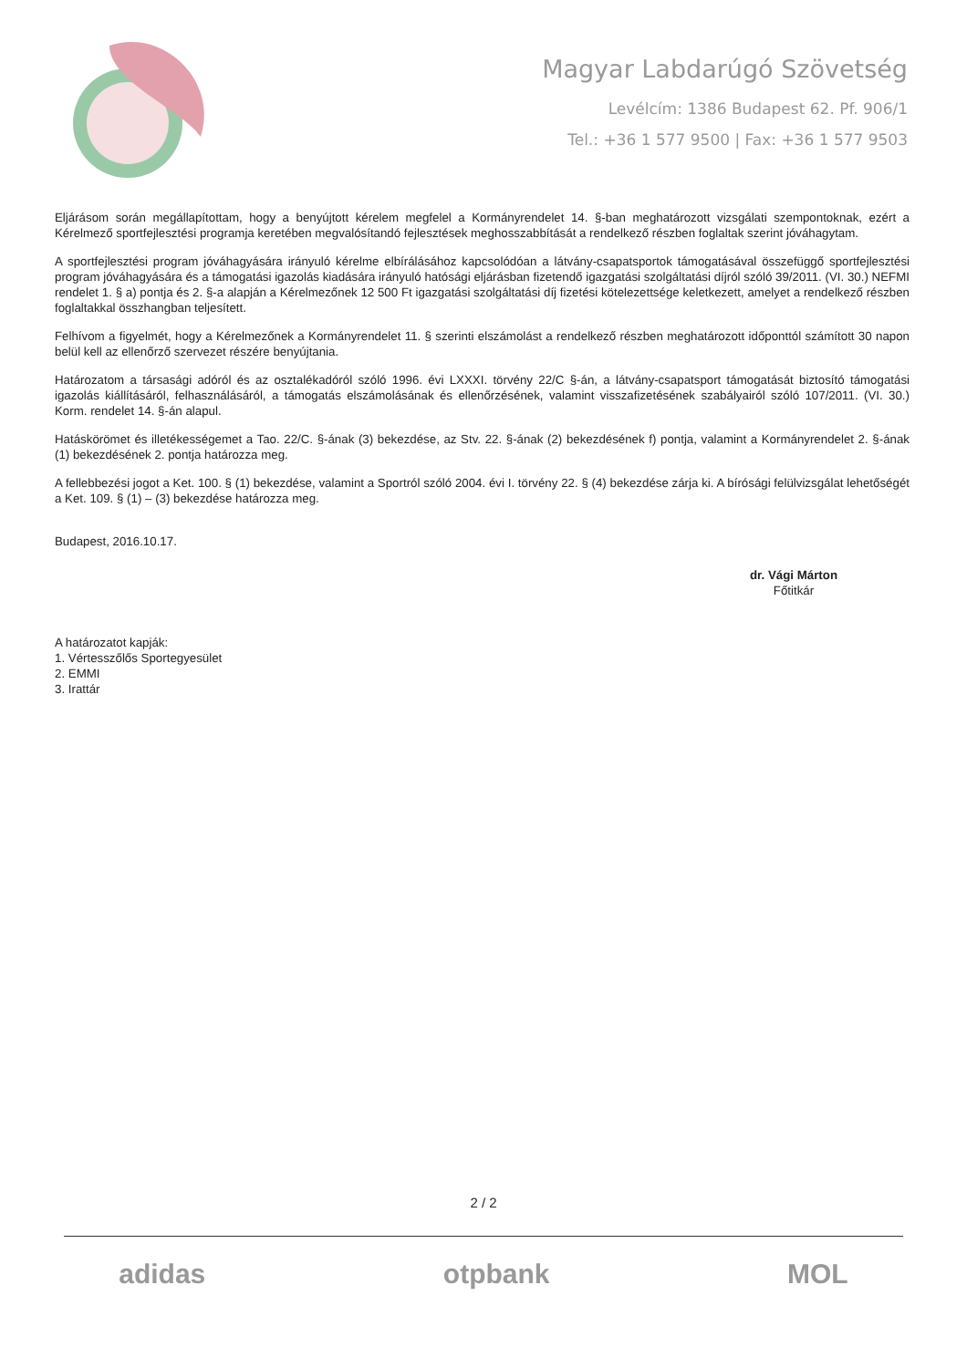Magyar Labdarúgó Szövetség
Levélcím: 1386 Budapest 62. Pf. 906/1
Tel.: +36 1 577 9500 | Fax: +36 1 577 9503
Eljárásom során megállapítottam, hogy a benyújtott kérelem megfelel a Kormányrendelet 14. §-ban meghatározott vizsgálati szempontoknak, ezért a Kérelmező sportfejlesztési programja keretében megvalósítandó fejlesztések meghosszabbítását a rendelkező részben foglaltak szerint jóváhagytam.
A sportfejlesztési program jóváhagyására irányuló kérelme elbírálásához kapcsolódóan a látvány-csapatsportok támogatásával összefüggő sportfejlesztési program jóváhagyására és a támogatási igazolás kiadására irányuló hatósági eljárásban fizetendő igazgatási szolgáltatási díjról szóló 39/2011. (VI. 30.) NEFMI rendelet 1. § a) pontja és 2. §-a alapján a Kérelmezőnek 12 500 Ft igazgatási szolgáltatási díj fizetési kötelezettsége keletkezett, amelyet a rendelkező részben foglaltakkal összhangban teljesített.
Felhívom a figyelmét, hogy a Kérelmezőnek a Kormányrendelet 11. § szerinti elszámolást a rendelkező részben meghatározott időponttól számított 30 napon belül kell az ellenőrző szervezet részére benyújtania.
Határozatom a társasági adóról és az osztalékadóról szóló 1996. évi LXXXI. törvény 22/C §-án, a látvány-csapatsport támogatását biztosító támogatási igazolás kiállításáról, felhasználásáról, a támogatás elszámolásának és ellenőrzésének, valamint visszafizetésének szabályairól szóló 107/2011. (VI. 30.) Korm. rendelet 14. §-án alapul.
Hatáskörömet és illetékességemet a Tao. 22/C. §-ának (3) bekezdése, az Stv. 22. §-ának (2) bekezdésének f) pontja, valamint a Kormányrendelet 2. §-ának (1) bekezdésének 2. pontja határozza meg.
A fellebbezési jogot a Ket. 100. § (1) bekezdése, valamint a Sportról szóló 2004. évi I. törvény 22. § (4) bekezdése zárja ki. A bírósági felülvizsgálat lehetőségét a Ket. 109. § (1) – (3) bekezdése határozza meg.
Budapest, 2016.10.17.
dr. Vági Márton
Főtitkár
A határozatot kapják:
1. Vértesszőlős Sportegyesület
2. EMMI
3. Irattár
2 / 2
adidas otpbank MOL